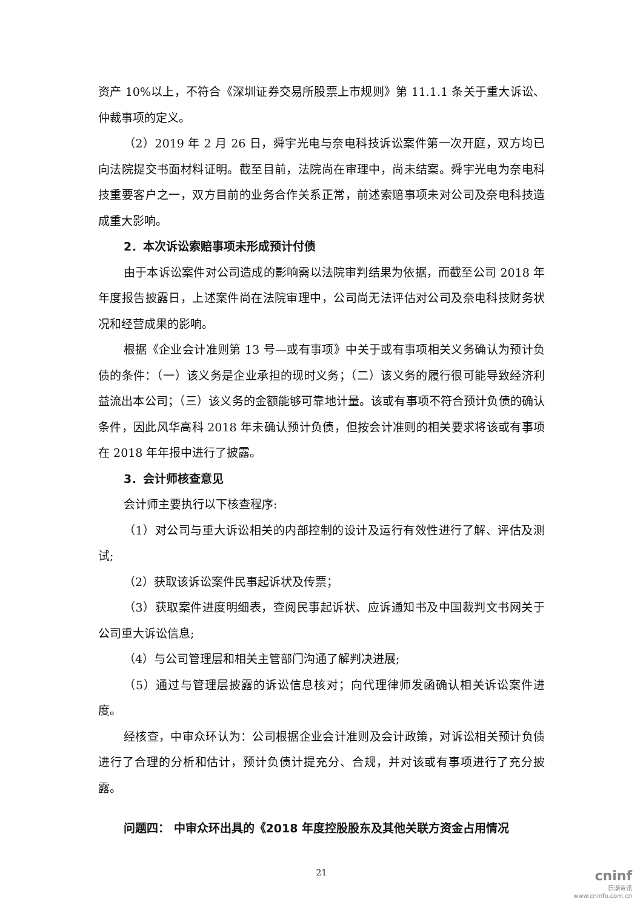资产 10%以上，不符合《深圳证券交易所股票上市规则》第 11.1.1 条关于重大诉讼、仲裁事项的定义。
（2）2019 年 2 月 26 日，舜宇光电与奈电科技诉讼案件第一次开庭，双方均已向法院提交书面材料证明。截至目前，法院尚在审理中，尚未结案。舜宇光电为奈电科技重要客户之一，双方目前的业务合作关系正常，前述索赔事项未对公司及奈电科技造成重大影响。
2．本次诉讼索赔事项未形成预计付债
由于本诉讼案件对公司造成的影响需以法院审判结果为依据，而截至公司 2018 年年度报告披露日，上述案件尚在法院审理中，公司尚无法评估对公司及奈电科技财务状况和经营成果的影响。
根据《企业会计准则第 13 号—或有事项》中关于或有事项相关义务确认为预计负债的条件：（一）该义务是企业承担的现时义务；（二）该义务的履行很可能导致经济利益流出本公司；（三）该义务的金额能够可靠地计量。该或有事项不符合预计负债的确认条件，因此风华高科 2018 年未确认预计负债，但按会计准则的相关要求将该或有事项在 2018 年年报中进行了披露。
3．会计师核查意见
会计师主要执行以下核查程序:
（1）对公司与重大诉讼相关的内部控制的设计及运行有效性进行了解、评估及测试;
（2）获取该诉讼案件民事起诉状及传票；
（3）获取案件进度明细表，查阅民事起诉状、应诉通知书及中国裁判文书网关于公司重大诉讼信息;
（4）与公司管理层和相关主管部门沟通了解判决进展;
（5）通过与管理层披露的诉讼信息核对；向代理律师发函确认相关诉讼案件进度。
经核查，中审众环认为：公司根据企业会计准则及会计政策，对诉讼相关预计负债进行了合理的分析和估计，预计负债计提充分、合规，并对该或有事项进行了充分披露。
问题四： 中审众环出具的《2018 年度控股股东及其他关联方资金占用情况
21
cninf
巨潮资讯
www.cninfo.com.cn